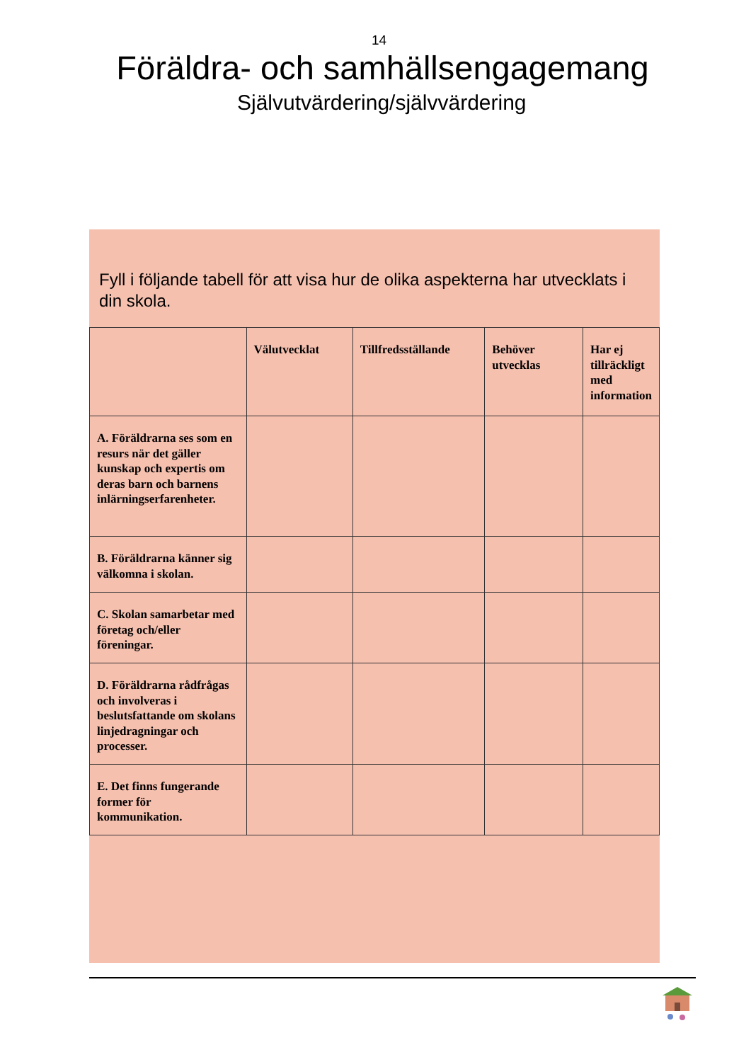14
Föräldra- och samhällsengagemang
Självutvärdering/självvärdering
Fyll i följande tabell för att visa hur de olika aspekterna har utvecklats i din skola.
| | Välutvecklat | Tillfredsställande | Behöver utvecklas | Har ej tillräckligt med information |
| --- | --- | --- | --- | --- |
| A. Föräldrarna ses som en resurs när det gäller kunskap och expertis om deras barn och barnens inlärningserfarenheter. | | | | |
| B. Föräldrarna känner sig välkomna i skolan. | | | | |
| C. Skolan samarbetar med företag och/eller föreningar. | | | | |
| D. Föräldrarna rådfrågas och involveras i beslutsfattande om skolans linjedragningar och processer. | | | | |
| E. Det finns fungerande former för kommunikation. | | | | |